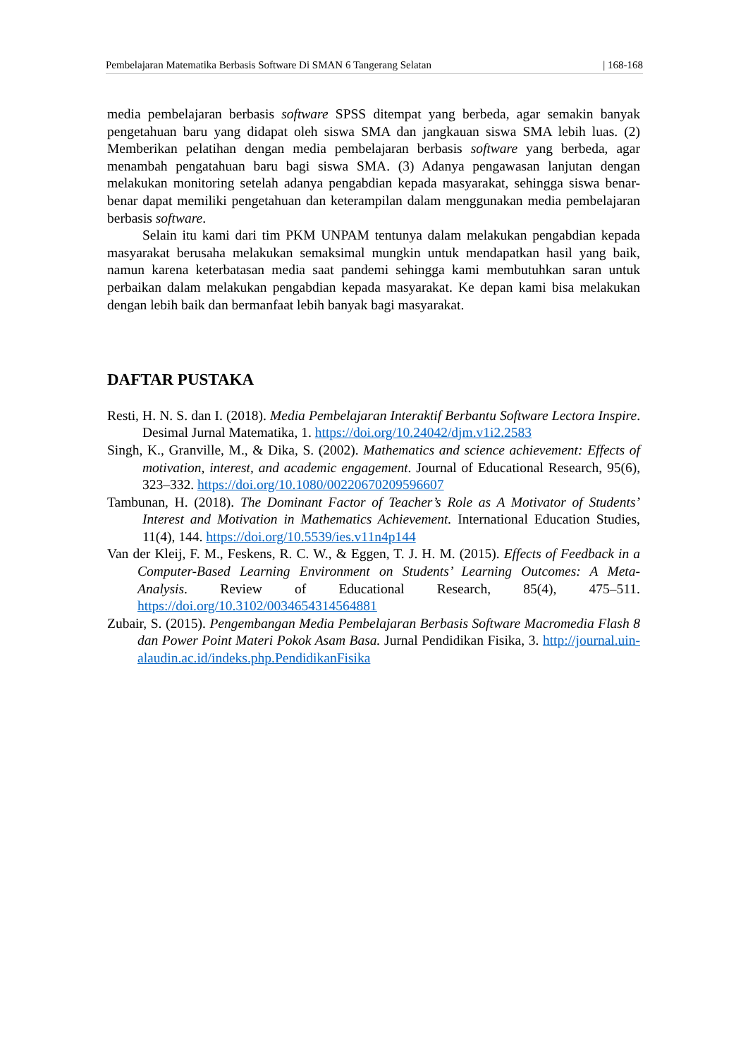Pembelajaran Matematika Berbasis Software Di SMAN 6 Tangerang Selatan | 168-168
media pembelajaran berbasis software SPSS ditempat yang berbeda, agar semakin banyak pengetahuan baru yang didapat oleh siswa SMA dan jangkauan siswa SMA lebih luas. (2) Memberikan pelatihan dengan media pembelajaran berbasis software yang berbeda, agar menambah pengatahuan baru bagi siswa SMA. (3) Adanya pengawasan lanjutan dengan melakukan monitoring setelah adanya pengabdian kepada masyarakat, sehingga siswa benar-benar dapat memiliki pengetahuan dan keterampilan dalam menggunakan media pembelajaran berbasis software.
Selain itu kami dari tim PKM UNPAM tentunya dalam melakukan pengabdian kepada masyarakat berusaha melakukan semaksimal mungkin untuk mendapatkan hasil yang baik, namun karena keterbatasan media saat pandemi sehingga kami membutuhkan saran untuk perbaikan dalam melakukan pengabdian kepada masyarakat. Ke depan kami bisa melakukan dengan lebih baik dan bermanfaat lebih banyak bagi masyarakat.
DAFTAR PUSTAKA
Resti, H. N. S. dan I. (2018). Media Pembelajaran Interaktif Berbantu Software Lectora Inspire. Desimal Jurnal Matematika, 1. https://doi.org/10.24042/djm.v1i2.2583
Singh, K., Granville, M., & Dika, S. (2002). Mathematics and science achievement: Effects of motivation, interest, and academic engagement. Journal of Educational Research, 95(6), 323–332. https://doi.org/10.1080/00220670209596607
Tambunan, H. (2018). The Dominant Factor of Teacher’s Role as A Motivator of Students’ Interest and Motivation in Mathematics Achievement. International Education Studies, 11(4), 144. https://doi.org/10.5539/ies.v11n4p144
Van der Kleij, F. M., Feskens, R. C. W., & Eggen, T. J. H. M. (2015). Effects of Feedback in a Computer-Based Learning Environment on Students’ Learning Outcomes: A Meta-Analysis. Review of Educational Research, 85(4), 475–511. https://doi.org/10.3102/0034654314564881
Zubair, S. (2015). Pengembangan Media Pembelajaran Berbasis Software Macromedia Flash 8 dan Power Point Materi Pokok Asam Basa. Jurnal Pendidikan Fisika, 3. http://journal.uin-alaudin.ac.id/indeks.php.PendidikanFisika